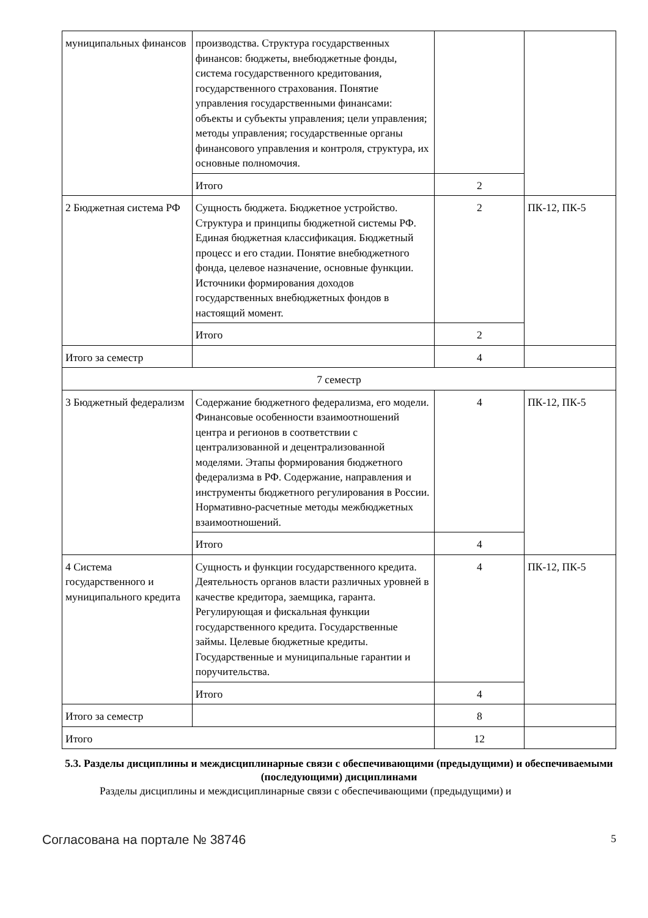| муниципальных финансов | производства. Структура государственных финансов: бюджеты, внебюджетные фонды, система государственного кредитования, государственного страхования. Понятие управления государственными финансами: объекты и субъекты управления; цели управления; методы управления; государственные органы финансового управления и контроля, структура, их основные полномочия. | | |
| | Итого | 2 | |
| 2 Бюджетная система РФ | Сущность бюджета. Бюджетное устройство. Структура и принципы бюджетной системы РФ. Единая бюджетная классификация. Бюджетный процесс и его стадии. Понятие внебюджетного фонда, целевое назначение, основные функции. Источники формирования доходов государственных внебюджетных фондов в настоящий момент. | 2 | ПК-12, ПК-5 |
| | Итого | 2 | |
| Итого за семестр | | 4 | |
| 7 семестр | | | |
| 3 Бюджетный федерализм | Содержание бюджетного федерализма, его модели. Финансовые особенности взаимоотношений центра и регионов в соответствии с централизованной и децентрализованной моделями. Этапы формирования бюджетного федерализма в РФ. Содержание, направления и инструменты бюджетного регулирования в России. Нормативно-расчетные методы межбюджетных взаимоотношений. | 4 | ПК-12, ПК-5 |
| | Итого | 4 | |
| 4 Система государственного и муниципального кредита | Сущность и функции государственного кредита. Деятельность органов власти различных уровней в качестве кредитора, заемщика, гаранта. Регулирующая и фискальная функции государственного кредита. Государственные займы. Целевые бюджетные кредиты. Государственные и муниципальные гарантии и поручительства. | 4 | ПК-12, ПК-5 |
| | Итого | 4 | |
| Итого за семестр | | 8 | |
| Итого | | 12 | |
5.3. Разделы дисциплины и междисциплинарные связи с обеспечивающими (предыдущими) и обеспечиваемыми (последующими) дисциплинами
Разделы дисциплины и междисциплинарные связи с обеспечивающими (предыдущими) и
Согласована на портале № 38746 5